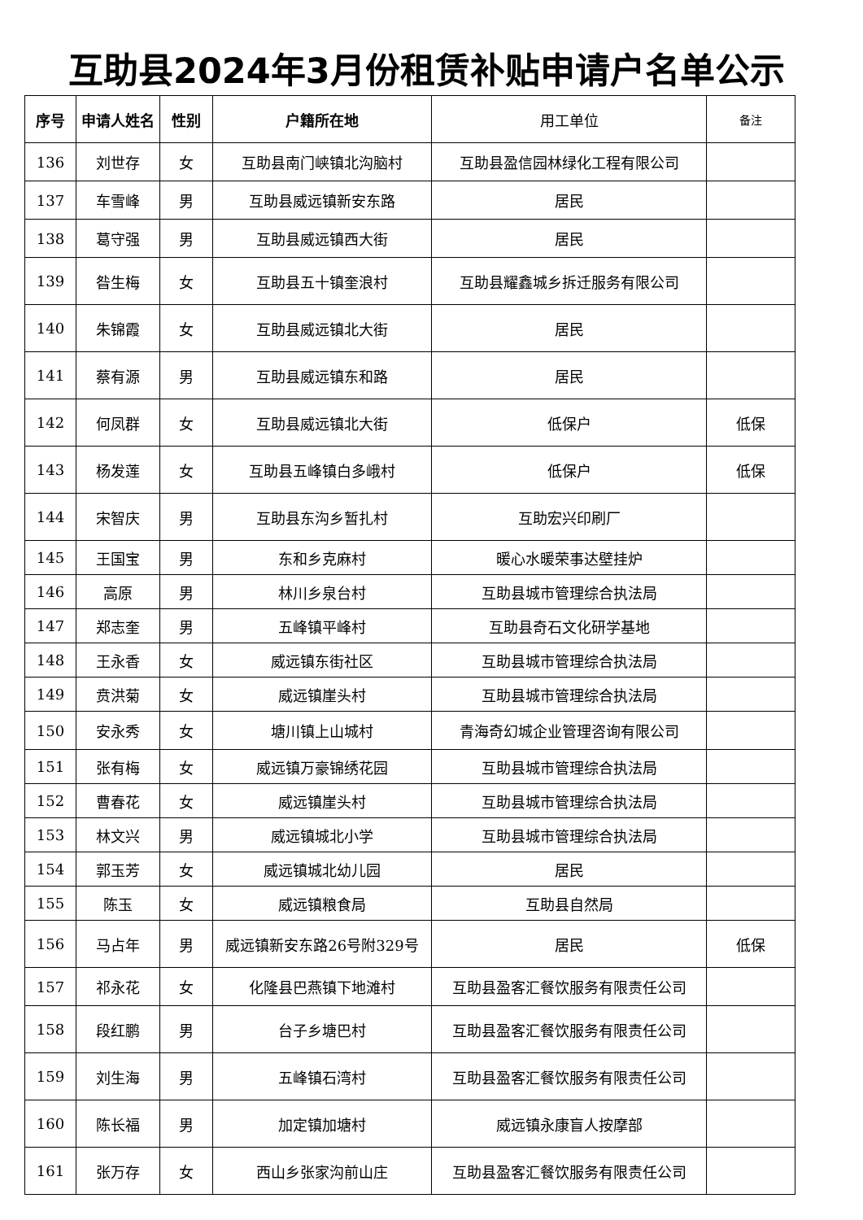互助县2024年3月份租赁补贴申请户名单公示
| 序号 | 申请人姓名 | 性别 | 户籍所在地 | 用工单位 | 备注 |
| --- | --- | --- | --- | --- | --- |
| 136 | 刘世存 | 女 | 互助县南门峡镇北沟脑村 | 互助县盈信园林绿化工程有限公司 | |
| 137 | 车雪峰 | 男 | 互助县威远镇新安东路 | 居民 | |
| 138 | 葛守强 | 男 | 互助县威远镇西大街 | 居民 | |
| 139 | 昝生梅 | 女 | 互助县五十镇奎浪村 | 互助县耀鑫城乡拆迁服务有限公司 | |
| 140 | 朱锦霞 | 女 | 互助县威远镇北大街 | 居民 | |
| 141 | 蔡有源 | 男 | 互助县威远镇东和路 | 居民 | |
| 142 | 何凤群 | 女 | 互助县威远镇北大街 | 低保户 | 低保 |
| 143 | 杨发莲 | 女 | 互助县五峰镇白多峨村 | 低保户 | 低保 |
| 144 | 宋智庆 | 男 | 互助县东沟乡暂扎村 | 互助宏兴印刷厂 | |
| 145 | 王国宝 | 男 | 东和乡克麻村 | 暖心水暖荣事达壁挂炉 | |
| 146 | 高原 | 男 | 林川乡泉台村 | 互助县城市管理综合执法局 | |
| 147 | 郑志奎 | 男 | 五峰镇平峰村 | 互助县奇石文化研学基地 | |
| 148 | 王永香 | 女 | 威远镇东街社区 | 互助县城市管理综合执法局 | |
| 149 | 贲洪菊 | 女 | 威远镇崖头村 | 互助县城市管理综合执法局 | |
| 150 | 安永秀 | 女 | 塘川镇上山城村 | 青海奇幻城企业管理咨询有限公司 | |
| 151 | 张有梅 | 女 | 威远镇万豪锦绣花园 | 互助县城市管理综合执法局 | |
| 152 | 曹春花 | 女 | 威远镇崖头村 | 互助县城市管理综合执法局 | |
| 153 | 林文兴 | 男 | 威远镇城北小学 | 互助县城市管理综合执法局 | |
| 154 | 郭玉芳 | 女 | 威远镇城北幼儿园 | 居民 | |
| 155 | 陈玉 | 女 | 威远镇粮食局 | 互助县自然局 | |
| 156 | 马占年 | 男 | 威远镇新安东路26号附329号 | 居民 | 低保 |
| 157 | 祁永花 | 女 | 化隆县巴燕镇下地滩村 | 互助县盈客汇餐饮服务有限责任公司 | |
| 158 | 段红鹏 | 男 | 台子乡塘巴村 | 互助县盈客汇餐饮服务有限责任公司 | |
| 159 | 刘生海 | 男 | 五峰镇石湾村 | 互助县盈客汇餐饮服务有限责任公司 | |
| 160 | 陈长福 | 男 | 加定镇加塘村 | 威远镇永康盲人按摩部 | |
| 161 | 张万存 | 女 | 西山乡张家沟前山庄 | 互助县盈客汇餐饮服务有限责任公司 | |